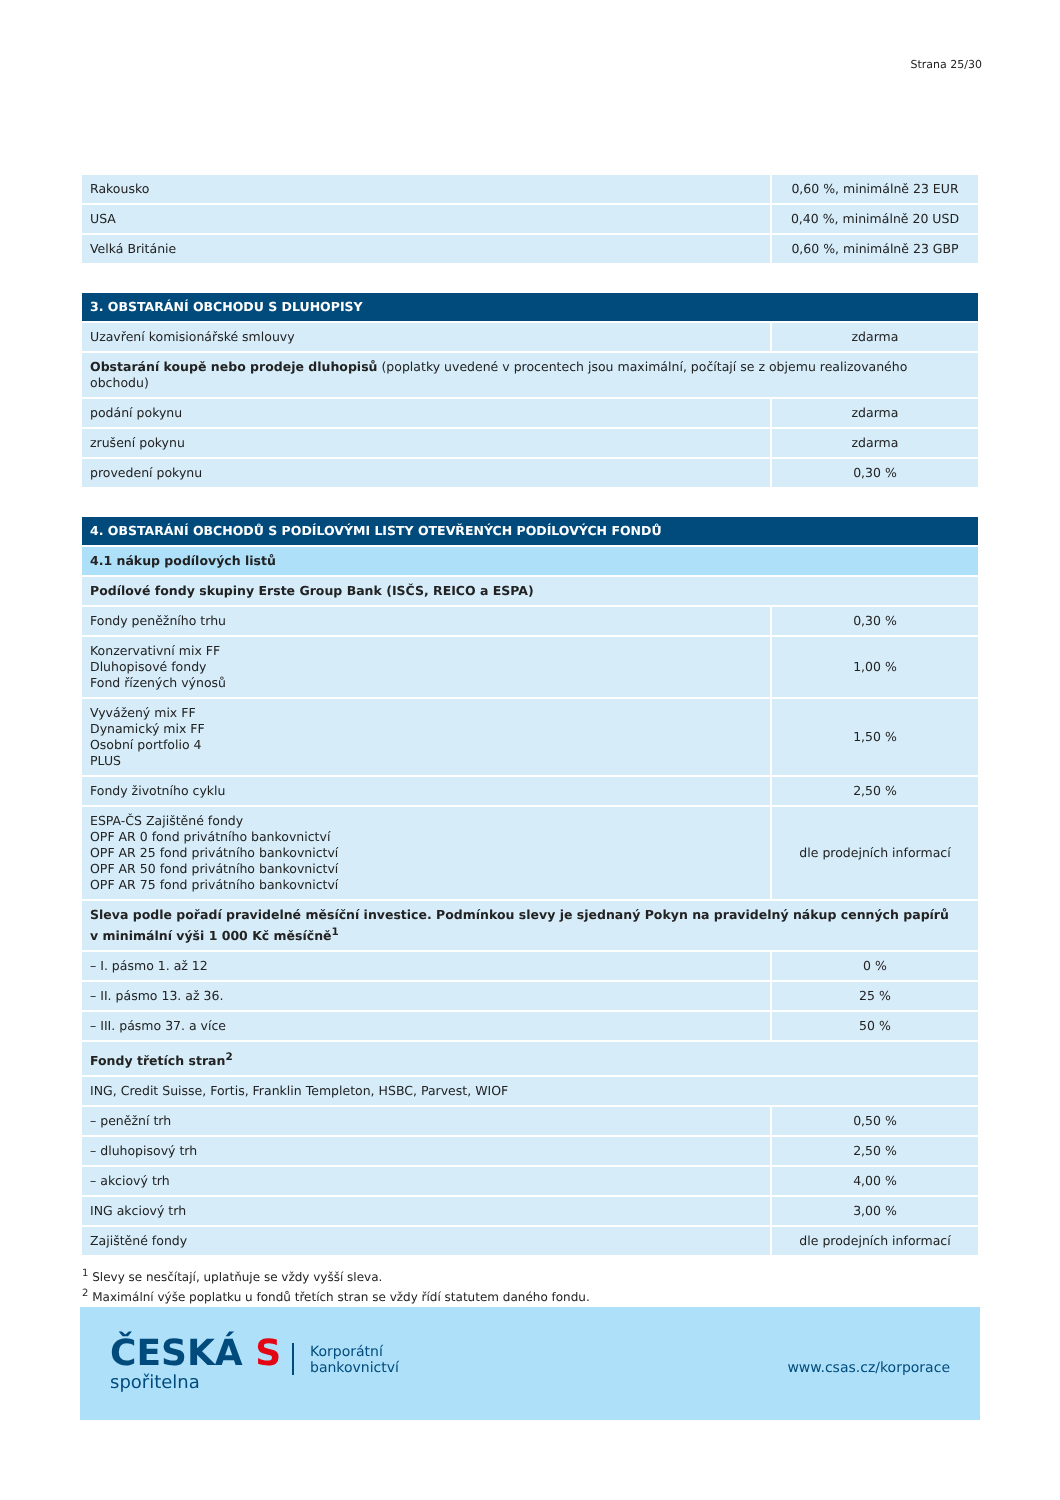Strana 25/30
| Rakousko | 0,60 %, minimálně 23 EUR |
| USA | 0,40 %, minimálně 20 USD |
| Velká Británie | 0,60 %, minimálně 23 GBP |
| 3. OBSTARÁNÍ OBCHODU S DLUHOPISY | |
| --- | --- |
| Uzavření komisionářské smlouvy | zdarma |
| Obstarání koupě nebo prodeje dluhopisů (poplatky uvedené v procentech jsou maximální, počítají se z objemu realizovaného obchodu) | |
| podání pokynu | zdarma |
| zrušení pokynu | zdarma |
| provedení pokynu | 0,30 % |
| 4. OBSTARÁNÍ OBCHODŮ S PODÍLOVÝMI LISTY OTEVŘENÝCH PODÍLOVÝCH FONDŮ | |
| --- | --- |
| 4.1 nákup podílových listů | |
| Podílové fondy skupiny Erste Group Bank (ISČS, REICO a ESPA) | |
| Fondy peněžního trhu | 0,30 % |
| Konzervativní mix FF Dluhopisové fondy Fond řízených výnosů | 1,00 % |
| Vyvážený mix FF Dynamický mix FF Osobní portfolio 4 PLUS | 1,50 % |
| Fondy životního cyklu | 2,50 % |
| ESPA-ČS Zajištěné fondy OPF AR 0 fond privátního bankovnictví OPF AR 25 fond privátního bankovnictví OPF AR 50 fond privátního bankovnictví OPF AR 75 fond privátního bankovnictví | dle prodejních informací |
| Sleva podle pořadí pravidelné měsíční investice. Podmínkou slevy je sjednaný Pokyn na pravidelný nákup cenných papírů v minimální výši 1 000 Kč měsíčně<sup>1</sup> | |
| – I. pásmo 1. až 12 | 0 % |
| – II. pásmo 13. až 36. | 25 % |
| – III. pásmo 37. a více | 50 % |
| Fondy třetích stran<sup>2</sup> | |
| ING, Credit Suisse, Fortis, Franklin Templeton, HSBC, Parvest, WIOF | |
| – peněžní trh | 0,50 % |
| – dluhopisový trh | 2,50 % |
| – akciový trh | 4,00 % |
| ING akciový trh | 3,00 % |
| Zajištěné fondy | dle prodejních informací |
<sup>1</sup> Slevy se nesčítají, uplatňuje se vždy vyšší sleva.
<sup>2</sup> Maximální výše poplatku u fondů třetích stran se vždy řídí statutem daného fondu.
ČESKÁ S
spořitelna
Korporátní
bankovnictví
www.csas.cz/korporace